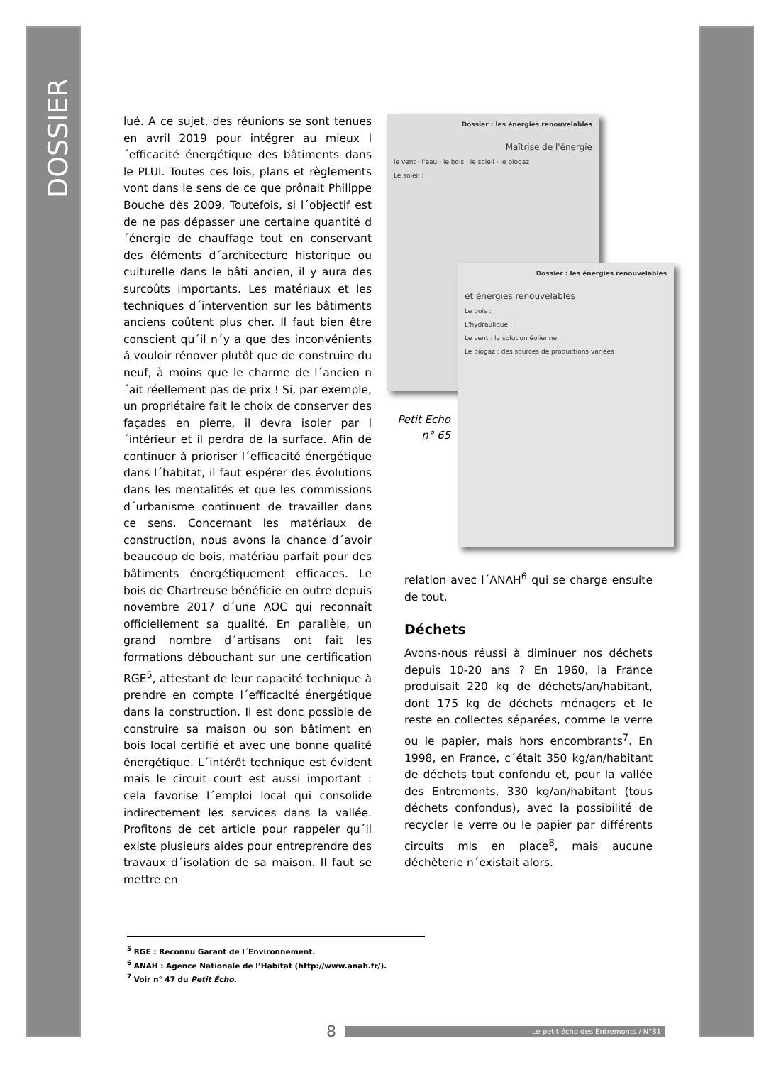DOSSIER
lué. A ce sujet, des réunions se sont tenues en avril 2019 pour intégrer au mieux l´efficacité énergétique des bâtiments dans le PLUI. Toutes ces lois, plans et règlements vont dans le sens de ce que prônait Philippe Bouche dès 2009. Toutefois, si l´objectif est de ne pas dépasser une certaine quantité d´énergie de chauffage tout en conservant des éléments d´architecture historique ou culturelle dans le bâti ancien, il y aura des surcoûts importants. Les matériaux et les techniques d´intervention sur les bâtiments anciens coûtent plus cher. Il faut bien être conscient qu´il n´y a que des inconvénients á vouloir rénover plutôt que de construire du neuf, à moins que le charme de l´ancien n´ait réellement pas de prix ! Si, par exemple, un propriétaire fait le choix de conserver des façades en pierre, il devra isoler par l´intérieur et il perdra de la surface. Afin de continuer à prioriser l´efficacité énergétique dans l´habitat, il faut espérer des évolutions dans les mentalités et que les commissions d´urbanisme continuent de travailler dans ce sens. Concernant les matériaux de construction, nous avons la chance d´avoir beaucoup de bois, matériau parfait pour des bâtiments énergétiquement efficaces. Le bois de Chartreuse bénéficie en outre depuis novembre 2017 d´une AOC qui reconnaît officiellement sa qualité. En parallèle, un grand nombre d´artisans ont fait les formations débouchant sur une certification RGE<sup>5</sup>, attestant de leur capacité technique à prendre en compte l´efficacité énergétique dans la construction. Il est donc possible de construire sa maison ou son bâtiment en bois local certifié et avec une bonne qualité énergétique. L´intérêt technique est évident mais le circuit court est aussi important : cela favorise l´emploi local qui consolide indirectement les services dans la vallée. Profitons de cet article pour rappeler qu´il existe plusieurs aides pour entreprendre des travaux d´isolation de sa maison. Il faut se mettre en
Dossier : les énergies renouvelables
Maîtrise de l'énergie
le vent · l'eau · le bois · le soleil · le biogaz
Le soleil :
Dossier : les énergies renouvelables
et énergies renouvelables
Le bois :
L'hydraulique :
Le vent : la solution éolienne
Le biogaz : des sources de productions variées
Petit Echo
n° 65
relation avec l´ANAH<sup>6</sup> qui se charge ensuite de tout.
Déchets
Avons-nous réussi à diminuer nos déchets depuis 10-20 ans ? En 1960, la France produisait 220 kg de déchets/an/habitant, dont 175 kg de déchets ménagers et le reste en collectes séparées, comme le verre ou le papier, mais hors encombrants<sup>7</sup>. En 1998, en France, c´était 350 kg/an/habitant de déchets tout confondu et, pour la vallée des Entremonts, 330 kg/an/habitant (tous déchets confondus), avec la possibilité de recycler le verre ou le papier par différents circuits mis en place<sup>8</sup>, mais aucune déchèterie n´existait alors.
<sup>5</sup> RGE : Reconnu Garant de l´Environnement.
<sup>6</sup> ANAH : Agence Nationale de l’Habitat (http://www.anah.fr/).
<sup>7</sup> Voir n° 47 du Petit Écho.
8 Le petit écho des Entremonts / N°81